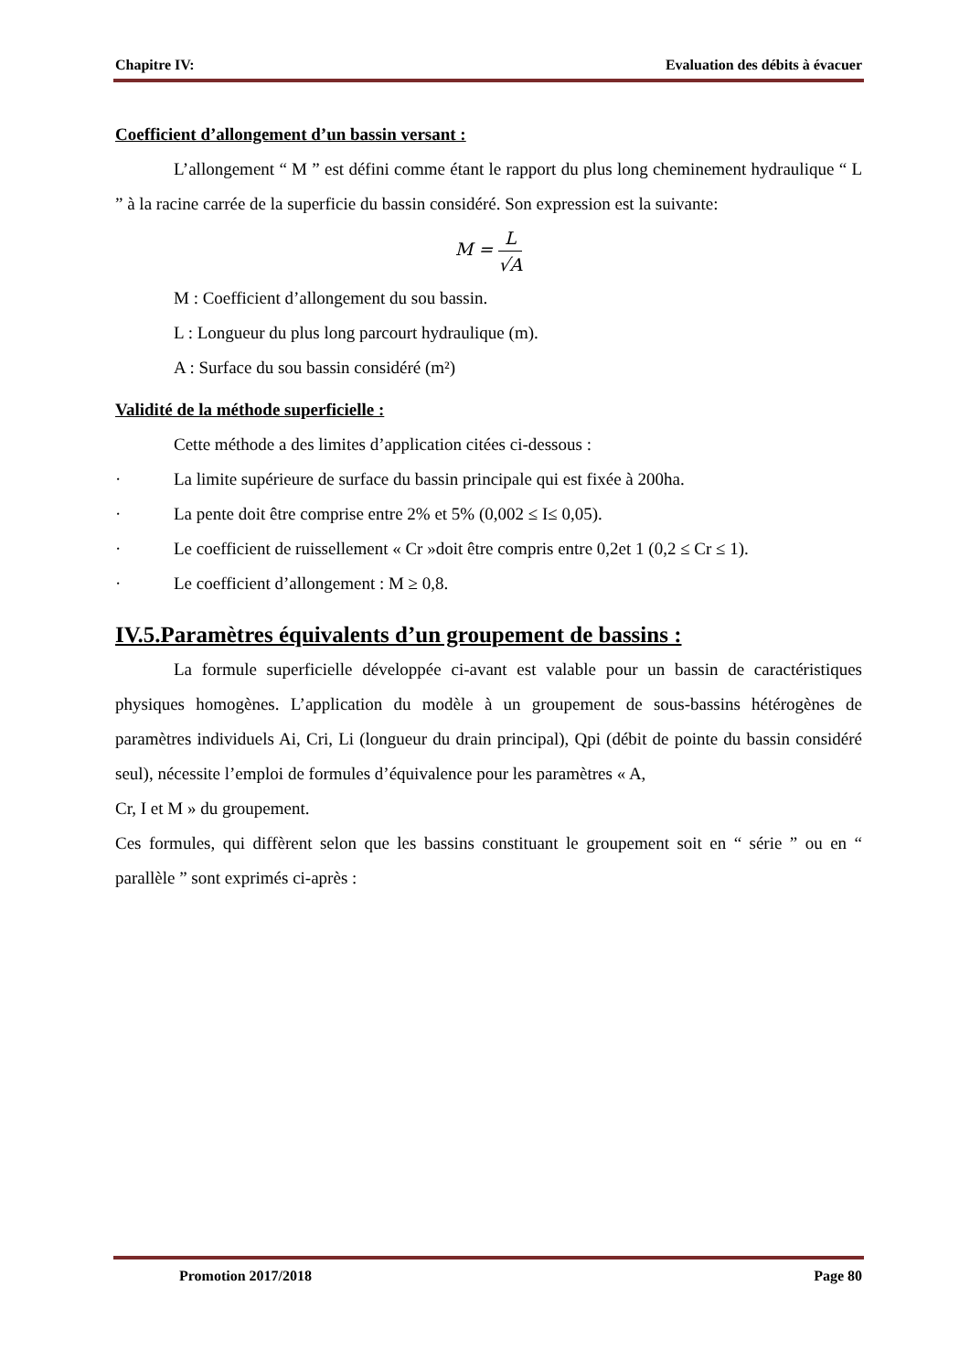Chapitre IV: Evaluation des débits à évacuer
Coefficient d’allongement d’un bassin versant :
L’allongement “ M ” est défini comme étant le rapport du plus long cheminement hydraulique “ L ” à la racine carrée de la superficie du bassin considéré. Son expression est la suivante:
M =
L
√A
M : Coefficient d’allongement du sou bassin.
L : Longueur du plus long parcourt hydraulique (m).
A : Surface du sou bassin considéré (m²)
Validité de la méthode superficielle :
Cette méthode a des limites d’application citées ci-dessous :
· La limite supérieure de surface du bassin principale qui est fixée à 200ha.
· La pente doit être comprise entre 2% et 5% (0,002 ≤ I≤ 0,05).
· Le coefficient de ruissellement « Cr »doit être compris entre 0,2et 1 (0,2 ≤ Cr ≤ 1).
· Le coefficient d’allongement : M ≥ 0,8.
IV.5.Paramètres équivalents d’un groupement de bassins :
La formule superficielle développée ci-avant est valable pour un bassin de caractéristiques physiques homogènes. L’application du modèle à un groupement de sous-bassins hétérogènes de paramètres individuels Ai, Cri, Li (longueur du drain principal), Qpi (débit de pointe du bassin considéré seul), nécessite l’emploi de formules d’équivalence pour les paramètres « A,
Cr, I et M » du groupement.
Ces formules, qui diffèrent selon que les bassins constituant le groupement soit en “ série ” ou en “ parallèle ” sont exprimés ci-après :
Promotion 2017/2018 Page 80